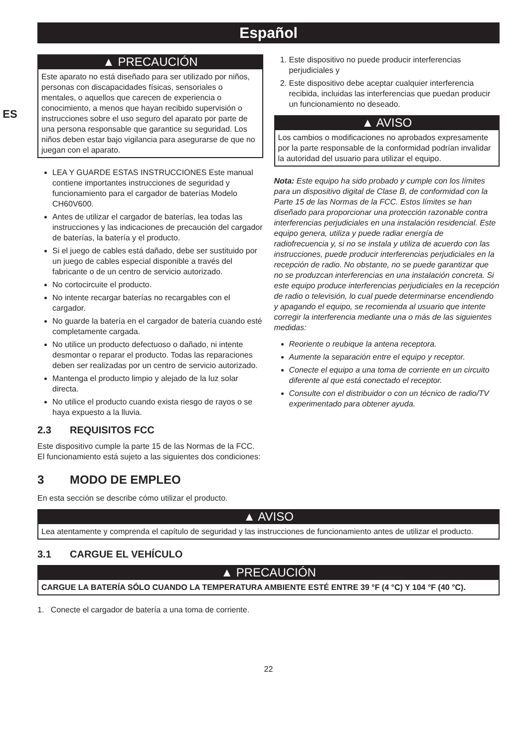ES
Español
▲ PRECAUCIÓN
Este aparato no está diseñado para ser utilizado por niños, personas con discapacidades físicas, sensoriales o mentales, o aquellos que carecen de experiencia o conocimiento, a menos que hayan recibido supervisión o instrucciones sobre el uso seguro del aparato por parte de una persona responsable que garantice su seguridad. Los niños deben estar bajo vigilancia para asegurarse de que no juegan con el aparato.
LEA Y GUARDE ESTAS INSTRUCCIONES Este manual contiene importantes instrucciones de seguridad y funcionamiento para el cargador de baterías Modelo CH60V600.
Antes de utilizar el cargador de baterías, lea todas las instrucciones y las indicaciones de precaución del cargador de baterías, la batería y el producto.
Si el juego de cables está dañado, debe ser sustituido por un juego de cables especial disponible a través del fabricante o de un centro de servicio autorizado.
No cortocircuite el producto.
No intente recargar baterías no recargables con el cargador.
No guarde la batería en el cargador de batería cuando esté completamente cargada.
No utilice un producto defectuoso o dañado, ni intente desmontar o reparar el producto. Todas las reparaciones deben ser realizadas por un centro de servicio autorizado.
Mantenga el producto limpio y alejado de la luz solar directa.
No utilice el producto cuando exista riesgo de rayos o se haya expuesto a la lluvia.
2.3 REQUISITOS FCC
Este dispositivo cumple la parte 15 de las Normas de la FCC. El funcionamiento está sujeto a las siguientes dos condiciones:
1. Este dispositivo no puede producir interferencias perjudiciales y
2. Este dispositivo debe aceptar cualquier interferencia recibida, incluidas las interferencias que puedan producir un funcionamiento no deseado.
▲ AVISO
Los cambios o modificaciones no aprobados expresamente por la parte responsable de la conformidad podrían invalidar la autoridad del usuario para utilizar el equipo.
Nota: Este equipo ha sido probado y cumple con los límites para un dispositivo digital de Clase B, de conformidad con la Parte 15 de las Normas de la FCC. Estos límites se han diseñado para proporcionar una protección razonable contra interferencias perjudiciales en una instalación residencial. Este equipo genera, utiliza y puede radiar energía de radiofrecuencia y, si no se instala y utiliza de acuerdo con las instrucciones, puede producir interferencias perjudiciales en la recepción de radio. No obstante, no se puede garantizar que no se produzcan interferencias en una instalación concreta. Si este equipo produce interferencias perjudiciales en la recepción de radio o televisión, lo cual puede determinarse encendiendo y apagando el equipo, se recomienda al usuario que intente corregir la interferencia mediante una o más de las siguientes medidas:
Reoriente o reubique la antena receptora.
Aumente la separación entre el equipo y receptor.
Conecte el equipo a una toma de corriente en un circuito diferente al que está conectado el receptor.
Consulte con el distribuidor o con un técnico de radio/TV experimentado para obtener ayuda.
3 MODO DE EMPLEO
En esta sección se describe cómo utilizar el producto.
▲ AVISO
Lea atentamente y comprenda el capítulo de seguridad y las instrucciones de funcionamiento antes de utilizar el producto.
3.1 CARGUE EL VEHÍCULO
▲ PRECAUCIÓN
CARGUE LA BATERÍA SÓLO CUANDO LA TEMPERATURA AMBIENTE ESTÉ ENTRE 39 °F (4 °C) Y 104 °F (40 °C).
1. Conecte el cargador de batería a una toma de corriente.
22